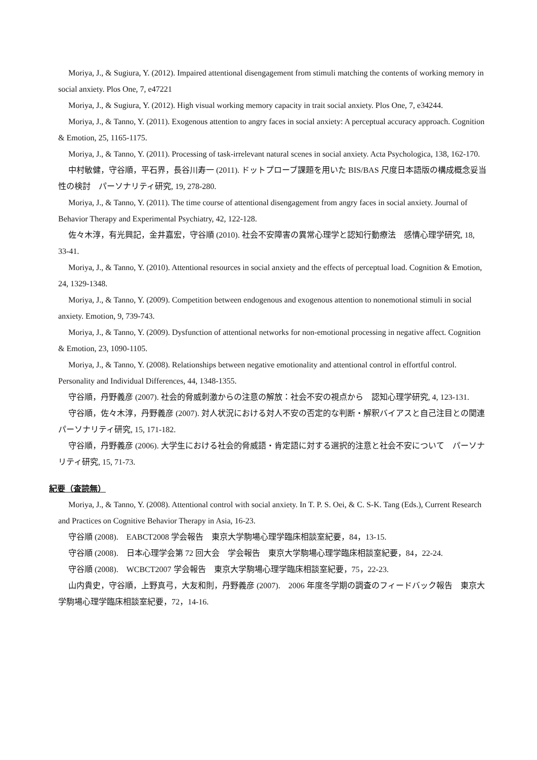Moriya, J., & Sugiura, Y. (2012). Impaired attentional disengagement from stimuli matching the contents of working memory in social anxiety. Plos One, 7, e47221
Moriya, J., & Sugiura, Y. (2012). High visual working memory capacity in trait social anxiety. Plos One, 7, e34244.
Moriya, J., & Tanno, Y. (2011). Exogenous attention to angry faces in social anxiety: A perceptual accuracy approach. Cognition & Emotion, 25, 1165-1175.
Moriya, J., & Tanno, Y. (2011). Processing of task-irrelevant natural scenes in social anxiety. Acta Psychologica, 138, 162-170.
中村敏健，守谷順，平石界，長谷川寿一 (2011). ドットプローブ課題を用いた BIS/BAS 尺度日本語版の構成概念妥当性の検討　パーソナリティ研究, 19, 278-280.
Moriya, J., & Tanno, Y. (2011). The time course of attentional disengagement from angry faces in social anxiety. Journal of Behavior Therapy and Experimental Psychiatry, 42, 122-128.
佐々木淳，有光興記，金井嘉宏，守谷順 (2010). 社会不安障害の異常心理学と認知行動療法　感情心理学研究, 18, 33-41.
Moriya, J., & Tanno, Y. (2010). Attentional resources in social anxiety and the effects of perceptual load. Cognition & Emotion, 24, 1329-1348.
Moriya, J., & Tanno, Y. (2009). Competition between endogenous and exogenous attention to nonemotional stimuli in social anxiety. Emotion, 9, 739-743.
Moriya, J., & Tanno, Y. (2009). Dysfunction of attentional networks for non-emotional processing in negative affect. Cognition & Emotion, 23, 1090-1105.
Moriya, J., & Tanno, Y. (2008). Relationships between negative emotionality and attentional control in effortful control. Personality and Individual Differences, 44, 1348-1355.
守谷順，丹野義彦 (2007). 社会的脅威刺激からの注意の解放：社会不安の視点から　認知心理学研究, 4, 123-131.
守谷順，佐々木淳，丹野義彦 (2007). 対人状況における対人不安の否定的な判断・解釈バイアスと自己注目との関連　パーソナリティ研究, 15, 171-182.
守谷順，丹野義彦 (2006). 大学生における社会的脅威語・肯定語に対する選択的注意と社会不安について　パーソナリティ研究, 15, 71-73.
紀要（査読無）
Moriya, J., & Tanno, Y. (2008). Attentional control with social anxiety. In T. P. S. Oei, & C. S-K. Tang (Eds.), Current Research and Practices on Cognitive Behavior Therapy in Asia, 16-23.
守谷順 (2008).　EABCT2008 学会報告　東京大学駒場心理学臨床相談室紀要，84，13-15.
守谷順 (2008).　日本心理学会第 72 回大会　学会報告　東京大学駒場心理学臨床相談室紀要，84，22-24.
守谷順 (2008).　WCBCT2007 学会報告　東京大学駒場心理学臨床相談室紀要，75，22-23.
山内貴史，守谷順，上野真弓，大友和則，丹野義彦 (2007).　2006 年度冬学期の調査のフィードバック報告　東京大学駒場心理学臨床相談室紀要，72，14-16.